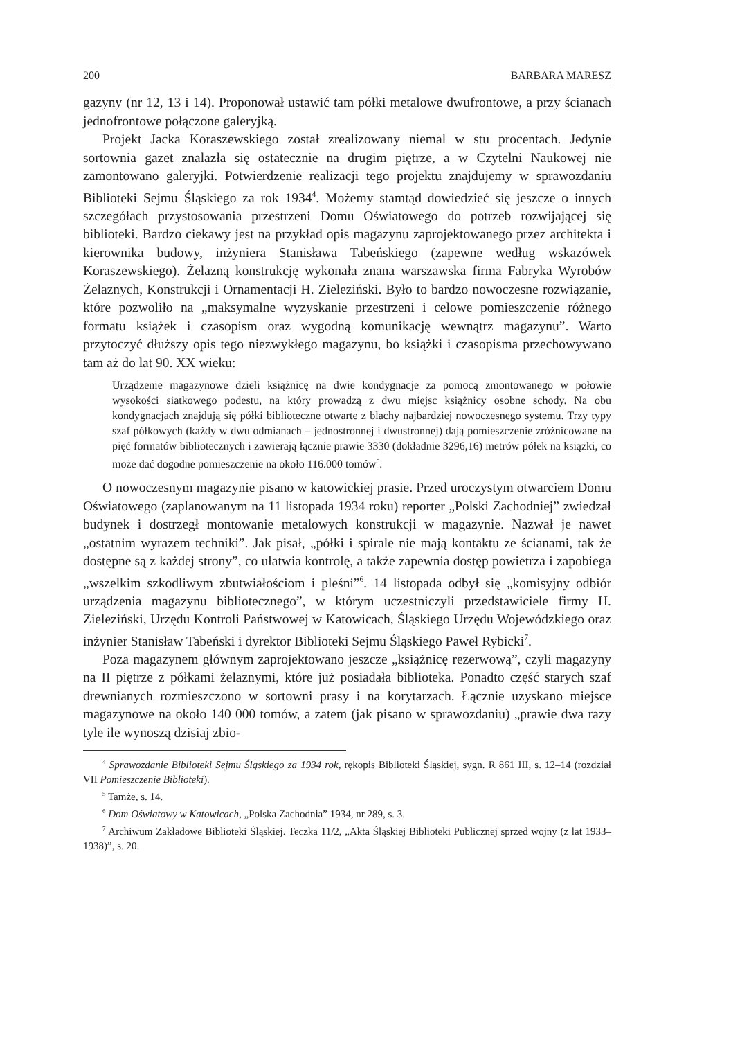200 BARBARA MARESZ
gazyny (nr 12, 13 i 14). Proponował ustawić tam półki metalowe dwufrontowe, a przy ścianach jednofrontowe połączone galeryjką.
Projekt Jacka Koraszewskiego został zrealizowany niemal w stu procentach. Jedynie sortownia gazet znalazła się ostatecznie na drugim piętrze, a w Czytelni Naukowej nie zamontowano galeryjki. Potwierdzenie realizacji tego projektu znajdujemy w sprawozdaniu Biblioteki Sejmu Śląskiego za rok 1934<sup>4</sup>. Możemy stamtąd dowiedzieć się jeszcze o innych szczegółach przystosowania przestrzeni Domu Oświatowego do potrzeb rozwijającej się biblioteki. Bardzo ciekawy jest na przykład opis magazynu zaprojektowanego przez architekta i kierownika budowy, inżyniera Stanisława Tabeńskiego (zapewne według wskazówek Koraszewskiego). Żelazną konstrukcję wykonała znana warszawska firma Fabryka Wyrobów Żelaznych, Konstrukcji i Ornamentacji H. Zieleziński. Było to bardzo nowoczesne rozwiązanie, które pozwoliło na „maksymalne wyzyskanie przestrzeni i celowe pomieszczenie różnego formatu książek i czasopism oraz wygodną komunikację wewnątrz magazynu”. Warto przytoczyć dłuższy opis tego niezwykłego magazynu, bo książki i czasopisma przechowywano tam aż do lat 90. XX wieku:
Urządzenie magazynowe dzieli książnicę na dwie kondygnacje za pomocą zmontowanego w połowie wysokości siatkowego podestu, na który prowadzą z dwu miejsc książnicy osobne schody. Na obu kondygnacjach znajdują się półki biblioteczne otwarte z blachy najbardziej nowoczesnego systemu. Trzy typy szaf półkowych (każdy w dwu odmianach – jednostronnej i dwustronnej) dają pomieszczenie zróżnicowane na pięć formatów bibliotecznych i zawierają łącznie prawie 3330 (dokładnie 3296,16) metrów półek na książki, co może dać dogodne pomieszczenie na około 116.000 tomów<sup>5</sup>.
O nowoczesnym magazynie pisano w katowickiej prasie. Przed uroczystym otwarciem Domu Oświatowego (zaplanowanym na 11 listopada 1934 roku) reporter „Polski Zachodniej” zwiedzał budynek i dostrzegł montowanie metalowych konstrukcji w magazynie. Nazwał je nawet „ostatnim wyrazem techniki”. Jak pisał, „półki i spirale nie mają kontaktu ze ścianami, tak że dostępne są z każdej strony”, co ułatwia kontrolę, a także zapewnia dostęp powietrza i zapobiega „wszelkim szkodliwym zbutwiałościom i pleśni”<sup>6</sup>. 14 listopada odbył się „komisyjny odbiór urządzenia magazynu bibliotecznego”, w którym uczestniczyli przedstawiciele firmy H. Zieleziński, Urzędu Kontroli Państwowej w Katowicach, Śląskiego Urzędu Wojewódzkiego oraz inżynier Stanisław Tabeński i dyrektor Biblioteki Sejmu Śląskiego Paweł Rybicki<sup>7</sup>.
Poza magazynem głównym zaprojektowano jeszcze „książnicę rezerwową”, czyli magazyny na II piętrze z półkami żelaznymi, które już posiadała biblioteka. Ponadto część starych szaf drewnianych rozmieszczono w sortowni prasy i na korytarzach. Łącznie uzyskano miejsce magazynowe na około 140 000 tomów, a zatem (jak pisano w sprawozdaniu) „prawie dwa razy tyle ile wynoszą dzisiaj zbio-
<sup>4</sup> Sprawozdanie Biblioteki Sejmu Śląskiego za 1934 rok, rękopis Biblioteki Śląskiej, sygn. R 861 III, s. 12–14 (rozdział VII Pomieszczenie Biblioteki).
<sup>5</sup> Tamże, s. 14.
<sup>6</sup> Dom Oświatowy w Katowicach, „Polska Zachodnia” 1934, nr 289, s. 3.
<sup>7</sup> Archiwum Zakładowe Biblioteki Śląskiej. Teczka 11/2, „Akta Śląskiej Biblioteki Publicznej sprzed wojny (z lat 1933–1938)”, s. 20.